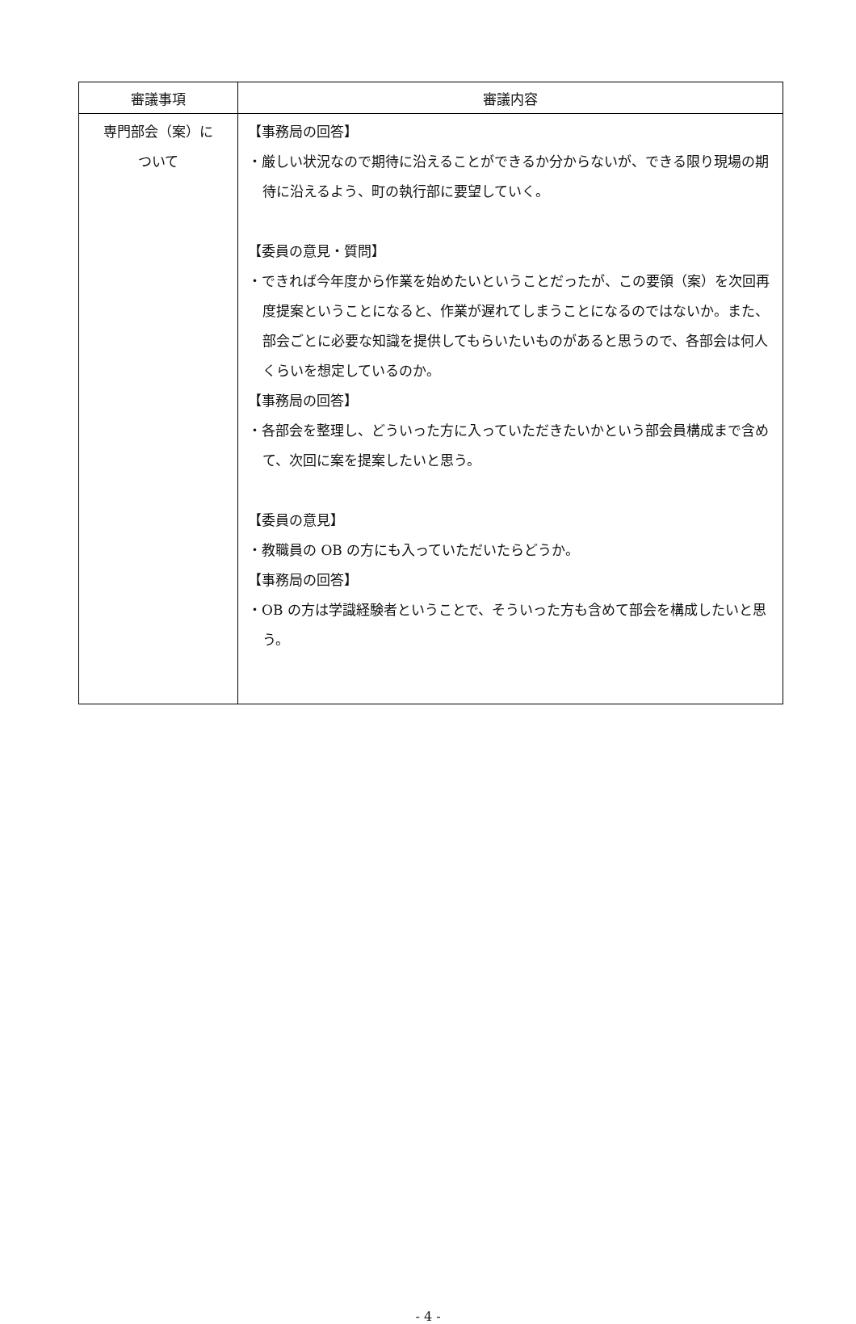| 審議事項 | 審議内容 |
| --- | --- |
| 専門部会（案）に ついて | 【事務局の回答】 ・厳しい状況なので期待に沿えることができるか分からないが、できる限り現場の期待に沿えるよう、町の執行部に要望していく。 【委員の意見・質問】 ・できれば今年度から作業を始めたいということだったが、この要領（案）を次回再度提案ということになると、作業が遅れてしまうことになるのではないか。また、部会ごとに必要な知識を提供してもらいたいものがあると思うので、各部会は何人くらいを想定しているのか。 【事務局の回答】 ・各部会を整理し、どういった方に入っていただきたいかという部会員構成まで含めて、次回に案を提案したいと思う。 【委員の意見】 ・教職員の OB の方にも入っていただいたらどうか。 【事務局の回答】 ・OB の方は学識経験者ということで、そういった方も含めて部会を構成したいと思う。 |
- 4 -